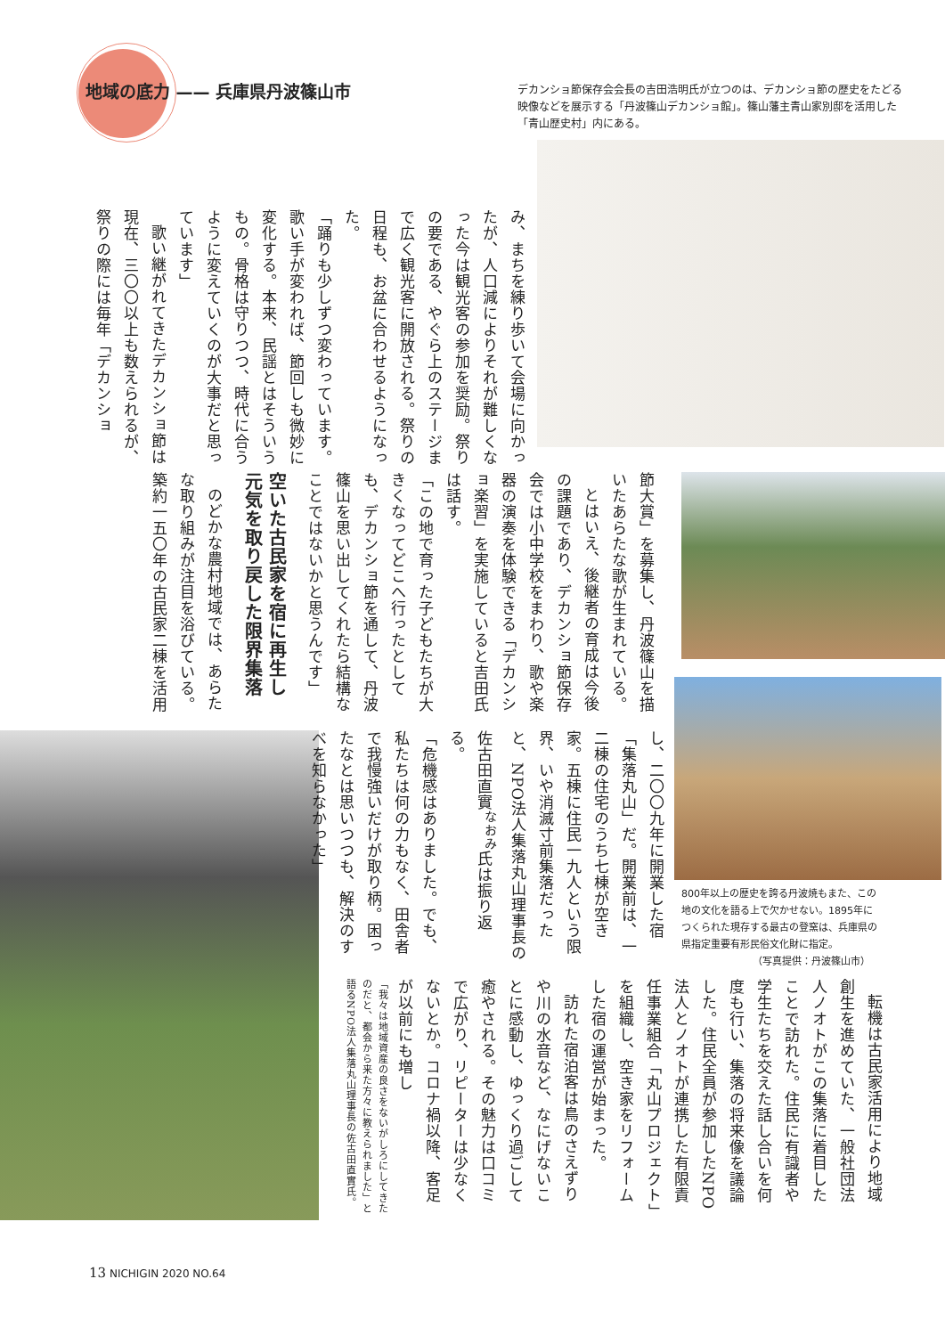地域の底力 —— 兵庫県丹波篠山市
デカンショ節保存会会長の吉田浩明氏が立つのは、デカンショ節の歴史をたどる映像などを展示する「丹波篠山デカンショ館」。篠山藩主青山家別邸を活用した「青山歴史村」内にある。
み、まちを練り歩いて会場に向かったが、人口減によりそれが難しくなった今は観光客の参加を奨励。祭りの要である、やぐら上のステージまで広く観光客に開放される。祭りの日程も、お盆に合わせるようになった。
「踊りも少しずつ変わっています。歌い手が変われば、節回しも微妙に変化する。本来、民謡とはそういうもの。骨格は守りつつ、時代に合うように変えていくのが大事だと思っています」
歌い継がれてきたデカンショ節は現在、三〇〇以上も数えられるが、祭りの際には毎年「デカンショ
節大賞」を募集し、丹波篠山を描いたあらたな歌が生まれている。
とはいえ、後継者の育成は今後の課題であり、デカンショ節保存会では小中学校をまわり、歌や楽器の演奏を体験できる「デカンショ楽習」を実施していると吉田氏は話す。
「この地で育った子どもたちが大きくなってどこへ行ったとしても、デカンショ節を通して、丹波篠山を思い出してくれたら結構なことではないかと思うんです」
空いた古民家を宿に再生し元気を取り戻した限界集落
のどかな農村地域では、あらたな取り組みが注目を浴びている。築約一五〇年の古民家二棟を活用
し、二〇〇九年に開業した宿「集落丸山」だ。開業前は、一二棟の住宅のうち七棟が空き家。五棟に住民一九人という限界、いや消滅寸前集落だったと、NPO法人集落丸山理事長の佐古田直實<sup>なおみ</sup>氏は振り返る。
「危機感はありました。でも、私たちは何の力もなく、田舎者で我慢強いだけが取り柄。困ったなとは思いつつも、解決のすべを知らなかった」
800年以上の歴史を誇る丹波焼もまた、この地の文化を語る上で欠かせない。1895年につくられた現存する最古の登窯は、兵庫県の県指定重要有形民俗文化財に指定。
（写真提供：丹波篠山市）
転機は古民家活用により地域創生を進めていた、一般社団法人ノオトがこの集落に着目したことで訪れた。住民に有識者や学生たちを交えた話し合いを何度も行い、集落の将来像を議論した。住民全員が参加したNPO法人とノオトが連携した有限責任事業組合「丸山プロジェクト」を組織し、空き家をリフォームした宿の運営が始まった。
訪れた宿泊客は鳥のさえずりや川の水音など、なにげないことに感動し、ゆっくり過ごして癒やされる。その魅力は口コミで広がり、リピーターは少なくないとか。コロナ禍以降、客足が以前にも増し
「我々は地域資産の良さをないがしろにしてきたのだと、都会から来た方々に教えられました」と語るNPO法人集落丸山理事長の佐古田直實氏。
13 NICHIGIN 2020 NO.64